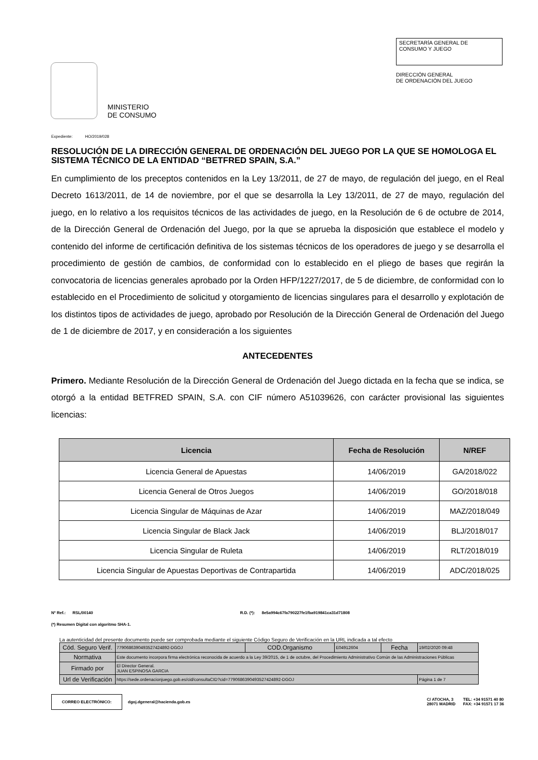MINISTERIO
DE CONSUMO
SECRETARÍA GENERAL DE
CONSUMO Y JUEGO
DIRECCIÓN GENERAL
DE ORDENACIÓN DEL JUEGO
Expediente: HO/2019/028
RESOLUCIÓN DE LA DIRECCIÓN GENERAL DE ORDENACIÓN DEL JUEGO POR LA QUE SE HOMOLOGA EL SISTEMA TÉCNICO DE LA ENTIDAD “BETFRED SPAIN, S.A.”
En cumplimiento de los preceptos contenidos en la Ley 13/2011, de 27 de mayo, de regulación del juego, en el Real Decreto 1613/2011, de 14 de noviembre, por el que se desarrolla la Ley 13/2011, de 27 de mayo, regulación del juego, en lo relativo a los requisitos técnicos de las actividades de juego, en la Resolución de 6 de octubre de 2014, de la Dirección General de Ordenación del Juego, por la que se aprueba la disposición que establece el modelo y contenido del informe de certificación definitiva de los sistemas técnicos de los operadores de juego y se desarrolla el procedimiento de gestión de cambios, de conformidad con lo establecido en el pliego de bases que regirán la convocatoria de licencias generales aprobado por la Orden HFP/1227/2017, de 5 de diciembre, de conformidad con lo establecido en el Procedimiento de solicitud y otorgamiento de licencias singulares para el desarrollo y explotación de los distintos tipos de actividades de juego, aprobado por Resolución de la Dirección General de Ordenación del Juego de 1 de diciembre de 2017, y en consideración a los siguientes
ANTECEDENTES
Primero. Mediante Resolución de la Dirección General de Ordenación del Juego dictada en la fecha que se indica, se otorgó a la entidad BETFRED SPAIN, S.A. con CIF número A51039626, con carácter provisional las siguientes licencias:
| Licencia | Fecha de Resolución | N/REF |
| --- | --- | --- |
| Licencia General de Apuestas | 14/06/2019 | GA/2018/022 |
| Licencia General de Otros Juegos | 14/06/2019 | GO/2018/018 |
| Licencia Singular de Máquinas de Azar | 14/06/2019 | MAZ/2018/049 |
| Licencia Singular de Black Jack | 14/06/2019 | BLJ/2018/017 |
| Licencia Singular de Ruleta | 14/06/2019 | RLT/2018/019 |
| Licencia Singular de Apuestas Deportivas de Contrapartida | 14/06/2019 | ADC/2018/025 |
Nº Ref.: RSL/00140 R.D. (*): 8e5a994c67fa790227fe1fba919841ca31d71808
(*) Resumen Digital con algoritmo SHA-1.
La autenticidad del presente documento puede ser comprobada mediante el siguiente Código Seguro de Verificación en la URL indicada a tal efecto
| Cód. Seguro Verif. | 77906863904935274248​92-DGOJ | COD.Organismo | E04912604 | Fecha | 19/02/2020 09:48 |
| Normativa | Este documento incorpora firma electrónica reconocida de acuerdo a la Ley 39/2015, de 1 de octubre, del Procedimiento Administrativo Común de las Administraciones Públicas | | | | |
| Firmado por | El Director General. JUAN ESPINOSA GARCIA | | | | |
| Url de Verificación | https://sede.ordenacionjuego.gob.es/cid/consultaCID?cid=7790686390493527424892-DGOJ | | | | Página 1 de 7 |
CORREO ELECTRÓNICO: dgoj.dgeneral@hacienda.gob.es
C/ ATOCHA, 3
28071 MADRID TEL: +34 91571 40 80
FAX: +34 91571 17 36